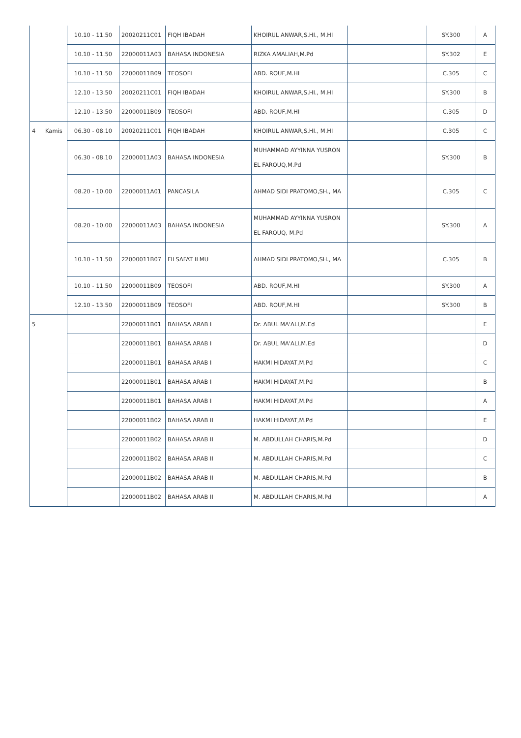| | | 10.10 - 11.50 | 20020211C01 | FIQH IBADAH | KHOIRUL ANWAR,S.HI., M.HI | | SY.300 | A |
| | | 10.10 - 11.50 | 22000011A03 | BAHASA INDONESIA | RIZKA AMALIAH,M.Pd | | SY.302 | E |
| | | 10.10 - 11.50 | 22000011B09 | TEOSOFI | ABD. ROUF,M.HI | | C.305 | C |
| | | 12.10 - 13.50 | 20020211C01 | FIQH IBADAH | KHOIRUL ANWAR,S.HI., M.HI | | SY.300 | B |
| | | 12.10 - 13.50 | 22000011B09 | TEOSOFI | ABD. ROUF,M.HI | | C.305 | D |
| 4 | Kamis | 06.30 - 08.10 | 20020211C01 | FIQH IBADAH | KHOIRUL ANWAR,S.HI., M.HI | | C.305 | C |
| | | 06.30 - 08.10 | 22000011A03 | BAHASA INDONESIA | MUHAMMAD AYYINNA YUSRON EL FAROUQ,M.Pd | | SY.300 | B |
| | | 08.20 - 10.00 | 22000011A01 | PANCASILA | AHMAD SIDI PRATOMO,SH., MA | | C.305 | C |
| | | 08.20 - 10.00 | 22000011A03 | BAHASA INDONESIA | MUHAMMAD AYYINNA YUSRON EL FAROUQ, M.Pd | | SY.300 | A |
| | | 10.10 - 11.50 | 22000011B07 | FILSAFAT ILMU | AHMAD SIDI PRATOMO,SH., MA | | C.305 | B |
| | | 10.10 - 11.50 | 22000011B09 | TEOSOFI | ABD. ROUF,M.HI | | SY.300 | A |
| | | 12.10 - 13.50 | 22000011B09 | TEOSOFI | ABD. ROUF,M.HI | | SY.300 | B |
| 5 | | | 22000011B01 | BAHASA ARAB I | Dr. ABUL MA'ALI,M.Ed | | | E |
| | | | 22000011B01 | BAHASA ARAB I | Dr. ABUL MA'ALI,M.Ed | | | D |
| | | | 22000011B01 | BAHASA ARAB I | HAKMI HIDAYAT,M.Pd | | | C |
| | | | 22000011B01 | BAHASA ARAB I | HAKMI HIDAYAT,M.Pd | | | B |
| | | | 22000011B01 | BAHASA ARAB I | HAKMI HIDAYAT,M.Pd | | | A |
| | | | 22000011B02 | BAHASA ARAB II | HAKMI HIDAYAT,M.Pd | | | E |
| | | | 22000011B02 | BAHASA ARAB II | M. ABDULLAH CHARIS,M.Pd | | | D |
| | | | 22000011B02 | BAHASA ARAB II | M. ABDULLAH CHARIS,M.Pd | | | C |
| | | | 22000011B02 | BAHASA ARAB II | M. ABDULLAH CHARIS,M.Pd | | | B |
| | | | 22000011B02 | BAHASA ARAB II | M. ABDULLAH CHARIS,M.Pd | | | A |